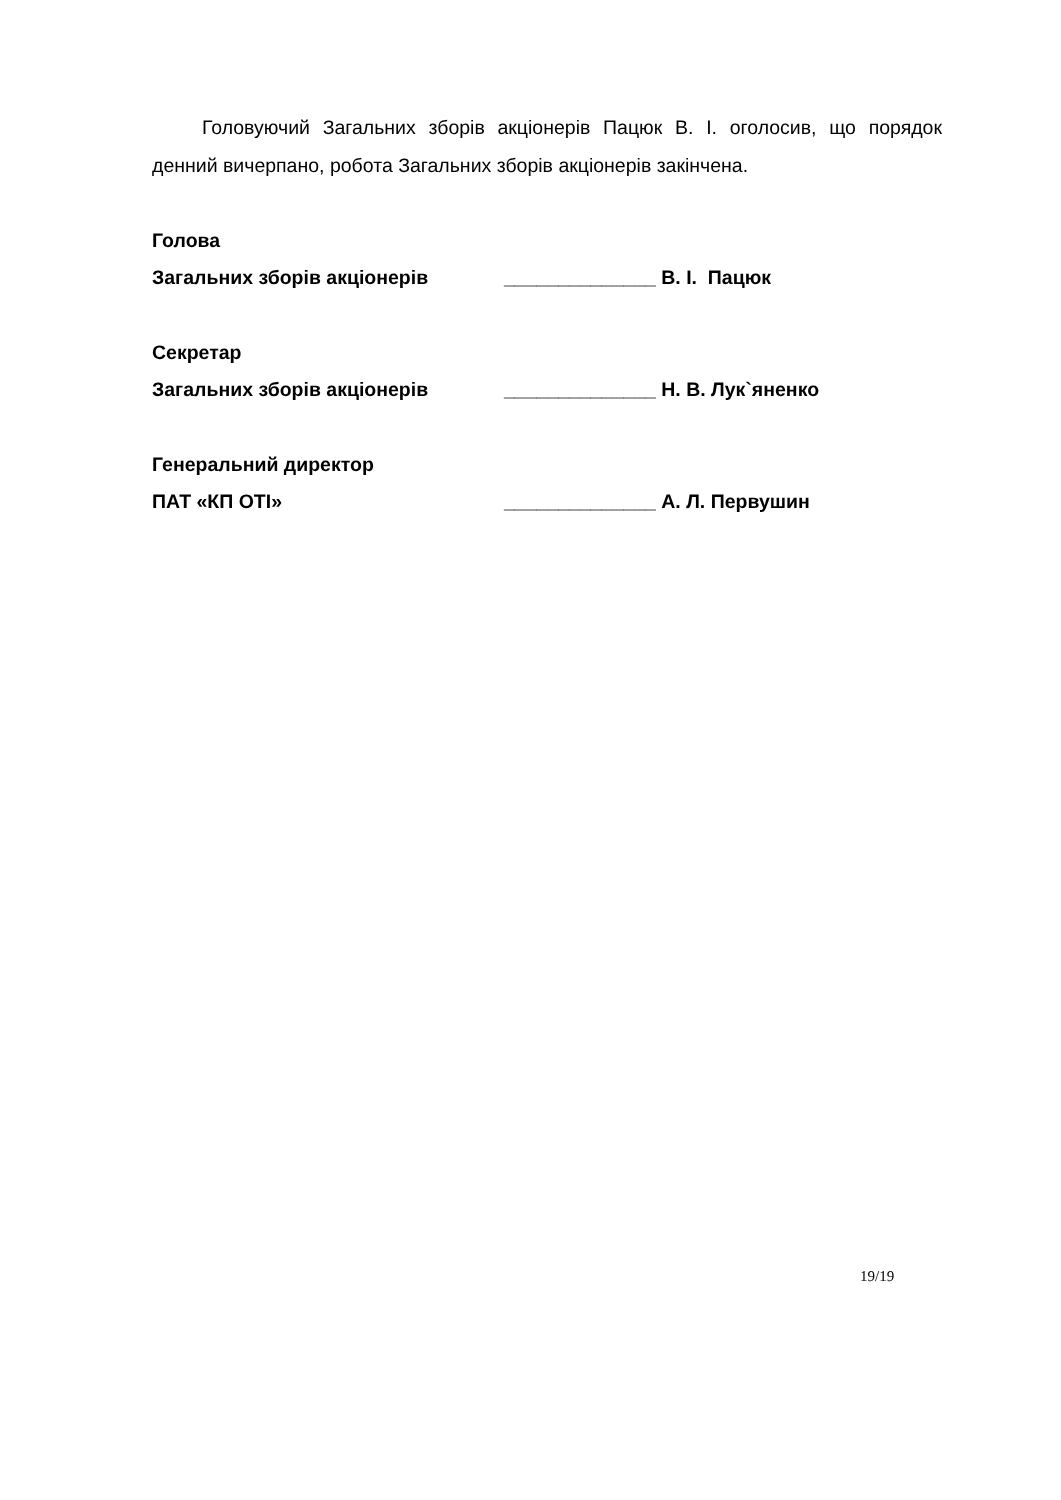Головуючий Загальних зборів акціонерів Пацюк В. І. оголосив, що порядок денний вичерпано, робота Загальних зборів акціонерів закінчена.
Голова
Загальних зборів акціонерів ______________ В. І. Пацюк
Секретар
Загальних зборів акціонерів ______________ Н. В. Лук`яненко
Генеральний директор
ПАТ «КП ОТІ» ______________ А. Л. Первушин
19/19